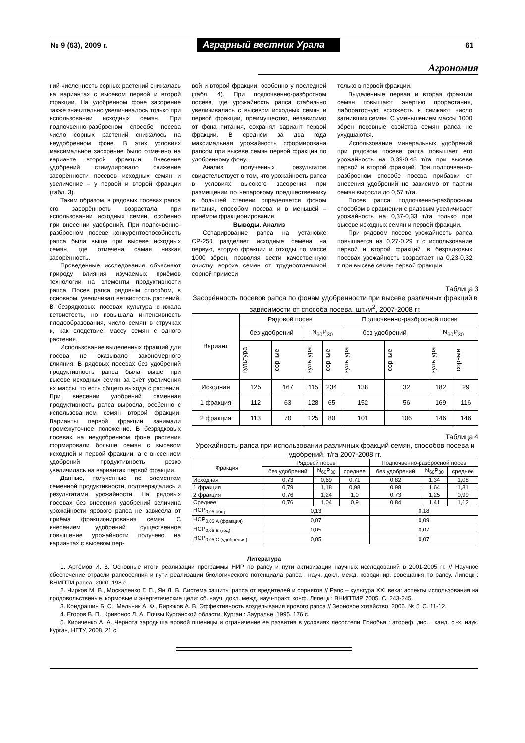№ 9 (63), 2009 г.
Аграрный вестник Урала
61
Агрономия
ний численность сорных растений снижалась на вариантах с высевом первой и второй фракции. На удобренном фоне засорение также значительно увеличивалось только при использовании исходных семян. При подпочвенно-разбросном способе посева число сорных растений снижалось на неудобренном фоне. В этих условиях максимальное засорение было отмечено на варианте второй фракции. Внесение удобрений стимулировало снижение засорённости посевов исходных семян и увеличение – у первой и второй фракции (табл. 3).
Таким образом, в рядовых посевах рапса его засорённость возрастала при использовании исходных семян, особенно при внесении удобрений. При подпочвенно-разбросном посеве конкурентоспособность рапса была выше при высеве исходных семян, где отмечена самая низкая засорённость.
Проведенные исследования объясняют природу влияния изучаемых приёмов технологии на элементы продуктивности рапса. Посев рапса рядовым способом, в основном, увеличивал ветвистость растений. В безрядковых посевах культура снижала ветвистость, но повышала интенсивность плодообразования, число семян в стручках и, как следствие, массу семян с одного растения.
Использование выделенных фракций для посева не оказывало закономерного влияния. В рядовых посевах без удобрений продуктивность рапса была выше при высеве исходных семян за счёт увеличения их массы, то есть общего выхода с растения. При внесении удобрений семенная продуктивность рапса выросла, особенно с использованием семян второй фракции. Варианты первой фракции занимали промежуточное положение. В безрядковых посевах на неудобренном фоне растения формировали больше семян с высевом исходной и первой фракции, а с внесением удобрений продуктивность резко увеличилась на вариантах первой фракции.
Данные, полученные по элементам семенной продуктивности, подтверждались и результатами урожайности. На рядовых посевах без внесения удобрений величина урожайности ярового рапса не зависела от приёма фракционирования семян. С внесением удобрений существенное повышение урожайности получено на вариантах с высевом пер-
вой и второй фракции, особенно у последней (табл. 4). При подпочвенно-разбросном посеве, где урожайность рапса стабильно увеличивалась с высевом исходных семян и первой фракции, преимущество, независимо от фона питания, сохранял вариант первой фракции. В среднем за два года максимальная урожайность сформирована рапсом при высеве семян первой фракции по удобренному фону.
Анализ полученных результатов свидетельствует о том, что урожайность рапса в условиях высокого засорения при размещении по непаровому предшественнику в большей степени определяется фоном питания, способом посева и в меньшей – приёмом фракционирования.
Выводы. Анализ
Сепарирование рапса на установке СР-250 разделяет исходные семена на первую, вторую фракции и отходы по массе 1000 зёрен, позволяя вести качественную очистку вороха семян от трудноотделимой сорной примеси
только в первой фракции.
Выделенные первая и вторая фракции семян повышают энергию прорастания, лабораторную всхожесть и снижают число загнивших семян. С уменьшением массы 1000 зёрен посевные свойства семян рапса не ухудшаются.
Использование минеральных удобрений при рядовом посеве рапса повышает его урожайность на 0,39-0,48 т/га при высеве первой и второй фракций. При подпочвенно-разбросном способе посева прибавки от внесения удобрений не зависимо от партии семян выросли до 0,57 т/га.
Посев рапса подпочвенно-разбросным способом в сравнении с рядовым увеличивает урожайность на 0,37-0,33 т/га только при высеве исходных семян и первой фракции.
При рядовом посеве урожайность рапса повышается на 0,27-0,29 т с использование первой и второй фракций, в безрядковых посевах урожайность возрастает на 0,23-0,32 т при высеве семян первой фракции.
Таблица 3
Засорённость посевов рапса по фонам удобренности при высеве различных фракций в зависимости от способа посева, шт./м<sup>2</sup>, 2007-2008 гг.
| Вариант | Рядовой посев | | | | Подпочвенно-разбросной посев | | | |
| --- | --- | --- | --- | --- | --- | --- | --- | --- |
| | без удобрений | | N<sub>60</sub>P<sub>30</sub> | | без удобрений | | N<sub>60</sub>P<sub>30</sub> | |
| | культура | сорные | культура | сорные | культура | сорные | культура | сорные |
| Исходная | 125 | 167 | 115 | 234 | 138 | 32 | 182 | 29 |
| 1 фракция | 112 | 63 | 128 | 65 | 152 | 56 | 169 | 116 |
| 2 фракция | 113 | 70 | 125 | 80 | 101 | 106 | 146 | 146 |
Таблица 4
Урожайность рапса при использовании различных фракций семян, способов посева и удобрений, т/га 2007-2008 гг.
| Фракция | Рядовой посев | | | Подпочвенно-разбросной посев | | |
| --- | --- | --- | --- | --- | --- | --- |
| | без удобрений | N<sub>60</sub>P<sub>30</sub> | среднее | без удобрений | N<sub>60</sub>P<sub>30</sub> | среднее |
| Исходная | 0,73 | 0,69 | 0,71 | 0,82 | 1,34 | 1,08 |
| 1 фракция | 0,79 | 1,18 | 0,98 | 0,98 | 1,64 | 1,31 |
| 2 фракция | 0,76 | 1,24 | 1,0 | 0,73 | 1,25 | 0,99 |
| Среднее | 0,76 | 1,04 | 0,9 | 0,84 | 1,41 | 1,12 |
| НСР<sub>0,05 общ.</sub> | 0,13 | | | 0,18 | | |
| НСР<sub>0,05 А (фракция)</sub> | 0,07 | | | 0,09 | | |
| НСР<sub>0,05 В (год)</sub> | 0,05 | | | 0,07 | | |
| НСР<sub>0,05 С (удобрения)</sub> | 0,05 | | | 0,07 | | |
Литература
1. Артёмов И. В. Основные итоги реализации программы НИР по рапсу и пути активизации научных исследований в 2001-2005 гг. // Научное обеспечение отрасли рапсосеяния и пути реализации биологического потенциала рапса : науч. докл. межд. координир. совещания по рапсу. Липецк : ВНИПТИ рапса, 2000. 198 с.
2. Чирков М. В., Москаленко Г. П., Ян Л. В. Система защиты рапса от вредителей и сорняков // Рапс – культура XXI века: аспекты использования на продовольственые, кормовые и энергетические цели: сб. науч. докл. межд. науч-практ. конф. Липецк : ВНИПТИР, 2005. С. 243-245.
3. Кондрашин Б. С., Мельник А. Ф., Бирюков А. В. Эффективность возделывания ярового рапса // Зерновое хозяйство. 2006. № 5. С. 11-12.
4. Егоров В. П., Кривонос Л. А. Почвы Курганской области. Курган : Зауралье, 1995. 176 с.
5. Кириченко А. А. Чернота зародыша яровой пшеницы и ограничение ее развития в условиях лесостепи Приобья : атореф. дис… канд. с.-х. наук. Курган, НГТУ, 2008. 21 с.